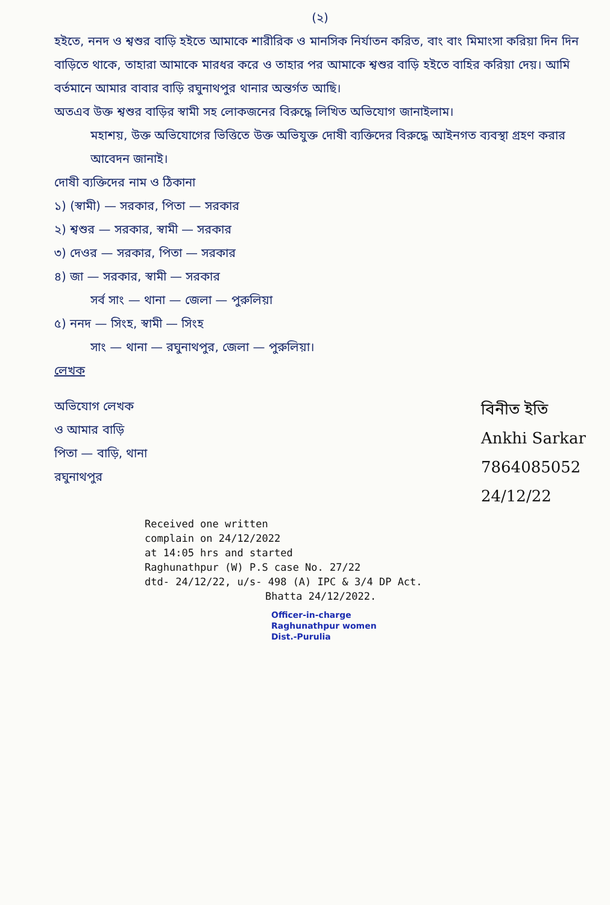(২)
হইতে, ননদ ও শ্বশুর বাড়ি হইতে আমাকে শারীরিক ও মানসিক নির্যাতন করিত, বাং বাং মিমাংসা করিয়া দিন দিন বাড়িতে থাকে, তাহারা আমাকে মারধর করে ও তাহার পর আমাকে শ্বশুর বাড়ি হইতে বাহির করিয়া দেয়। আমি বর্তমানে আমার বাবার বাড়ি রঘুনাথপুর থানার অন্তর্গত আছি।
অতএব উক্ত শ্বশুর বাড়ির স্বামী সহ লোকজনের বিরুদ্ধে লিখিত অভিযোগ জানাইলাম।
মহাশয়, উক্ত অভিযোগের ভিত্তিতে উক্ত অভিযুক্ত দোষী ব্যক্তিদের বিরুদ্ধে আইনগত ব্যবস্থা গ্রহণ করার আবেদন জানাই।
দোষী ব্যক্তিদের নাম ও ঠিকানা
১) (স্বামী) — সরকার, পিতা — সরকার
২) শ্বশুর — সরকার, স্বামী — সরকার
৩) দেওর — সরকার, পিতা — সরকার
৪) জা — সরকার, স্বামী — সরকার
সর্ব সাং — থানা — জেলা — পুরুলিয়া
৫) ননদ — সিংহ, স্বামী — সিংহ
সাং — থানা — রঘুনাথপুর, জেলা — পুরুলিয়া।
লেখক
অভিযোগ লেখক
ও আমার বাড়ি
পিতা — বাড়ি, থানা
রঘুনাথপুর
বিনীত ইতি
Ankhi Sarkar
7864085052
24/12/22
Received one written
complain on 24/12/2022
at 14:05 hrs and started
Raghunathpur (W) P.S case No. 27/22
dtd- 24/12/22, u/s- 498 (A) IPC & 3/4 DP Act.
Bhatta 24/12/2022.
Officer-in-charge
Raghunathpur women
Dist.-Purulia